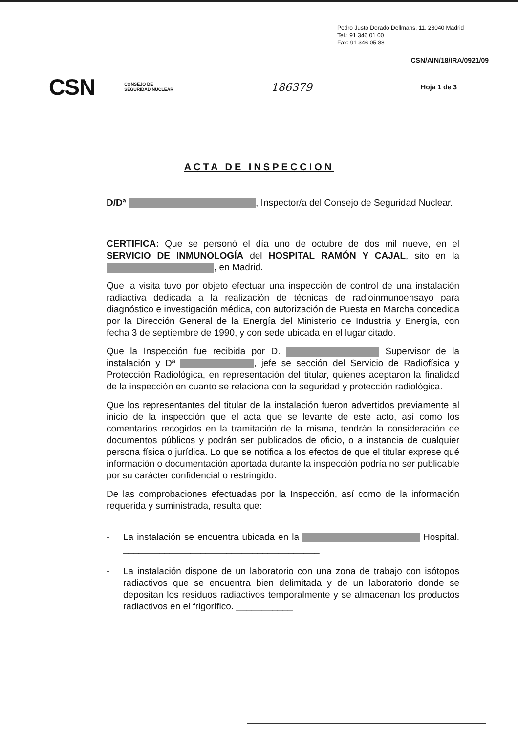Pedro Justo Dorado Dellmans, 11. 28040 Madrid
Tel.: 91 346 01 00
Fax: 91 346 05 88
CSN/AIN/18/IRA/0921/09
CSN CONSEJO DE
SEGURIDAD NUCLEAR 186379 Hoja 1 de 3
ACTA DE INSPECCION
D/Dª , Inspector/a del Consejo de Seguridad Nuclear.
CERTIFICA: Que se personó el día uno de octubre de dos mil nueve, en el SERVICIO DE INMUNOLOGÍA del HOSPITAL RAMÓN Y CAJAL, sito en la , en Madrid.
Que la visita tuvo por objeto efectuar una inspección de control de una instalación radiactiva dedicada a la realización de técnicas de radioinmunoensayo para diagnóstico e investigación médica, con autorización de Puesta en Marcha concedida por la Dirección General de la Energía del Ministerio de Industria y Energía, con fecha 3 de septiembre de 1990, y con sede ubicada en el lugar citado.
Que la Inspección fue recibida por D. Supervisor de la instalación y Dª , jefe se sección del Servicio de Radiofísica y Protección Radiológica, en representación del titular, quienes aceptaron la finalidad de la inspección en cuanto se relaciona con la seguridad y protección radiológica.
Que los representantes del titular de la instalación fueron advertidos previamente al inicio de la inspección que el acta que se levante de este acto, así como los comentarios recogidos en la tramitación de la misma, tendrán la consideración de documentos públicos y podrán ser publicados de oficio, o a instancia de cualquier persona física o jurídica. Lo que se notifica a los efectos de que el titular exprese qué información o documentación aportada durante la inspección podría no ser publicable por su carácter confidencial o restringido.
De las comprobaciones efectuadas por la Inspección, así como de la información requerida y suministrada, resulta que:
- La instalación se encuentra ubicada en la Hospital. ______________________________________
- La instalación dispone de un laboratorio con una zona de trabajo con isótopos radiactivos que se encuentra bien delimitada y de un laboratorio donde se depositan los residuos radiactivos temporalmente y se almacenan los productos radiactivos en el frigorífico. ___________